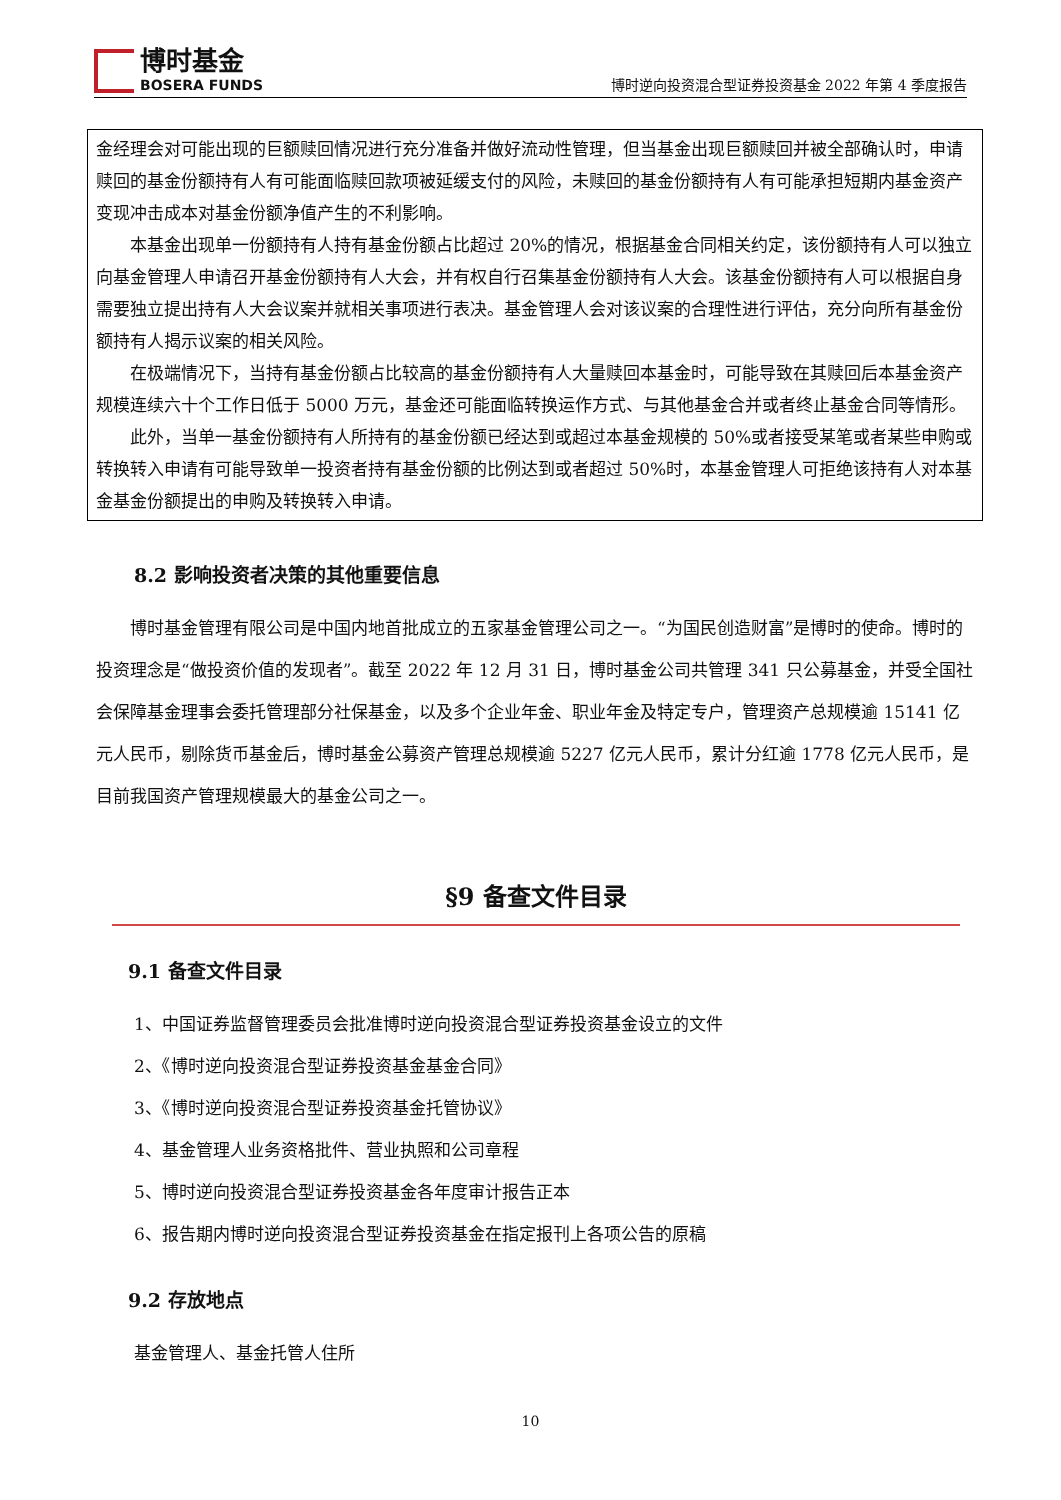博时基金
BOSERA FUNDS
博时逆向投资混合型证券投资基金 2022 年第 4 季度报告
金经理会对可能出现的巨额赎回情况进行充分准备并做好流动性管理，但当基金出现巨额赎回并被全部确认时，申请赎回的基金份额持有人有可能面临赎回款项被延缓支付的风险，未赎回的基金份额持有人有可能承担短期内基金资产变现冲击成本对基金份额净值产生的不利影响。
本基金出现单一份额持有人持有基金份额占比超过 20%的情况，根据基金合同相关约定，该份额持有人可以独立向基金管理人申请召开基金份额持有人大会，并有权自行召集基金份额持有人大会。该基金份额持有人可以根据自身需要独立提出持有人大会议案并就相关事项进行表决。基金管理人会对该议案的合理性进行评估，充分向所有基金份额持有人揭示议案的相关风险。
在极端情况下，当持有基金份额占比较高的基金份额持有人大量赎回本基金时，可能导致在其赎回后本基金资产规模连续六十个工作日低于 5000 万元，基金还可能面临转换运作方式、与其他基金合并或者终止基金合同等情形。
此外，当单一基金份额持有人所持有的基金份额已经达到或超过本基金规模的 50%或者接受某笔或者某些申购或转换转入申请有可能导致单一投资者持有基金份额的比例达到或者超过 50%时，本基金管理人可拒绝该持有人对本基金基金份额提出的申购及转换转入申请。
8.2 影响投资者决策的其他重要信息
博时基金管理有限公司是中国内地首批成立的五家基金管理公司之一。“为国民创造财富”是博时的使命。博时的投资理念是“做投资价值的发现者”。截至 2022 年 12 月 31 日，博时基金公司共管理 341 只公募基金，并受全国社会保障基金理事会委托管理部分社保基金，以及多个企业年金、职业年金及特定专户，管理资产总规模逾 15141 亿元人民币，剔除货币基金后，博时基金公募资产管理总规模逾 5227 亿元人民币，累计分红逾 1778 亿元人民币，是目前我国资产管理规模最大的基金公司之一。
§9 备查文件目录
9.1 备查文件目录
1、中国证券监督管理委员会批准博时逆向投资混合型证券投资基金设立的文件
2、《博时逆向投资混合型证券投资基金基金合同》
3、《博时逆向投资混合型证券投资基金托管协议》
4、基金管理人业务资格批件、营业执照和公司章程
5、博时逆向投资混合型证券投资基金各年度审计报告正本
6、报告期内博时逆向投资混合型证券投资基金在指定报刊上各项公告的原稿
9.2 存放地点
基金管理人、基金托管人住所
10